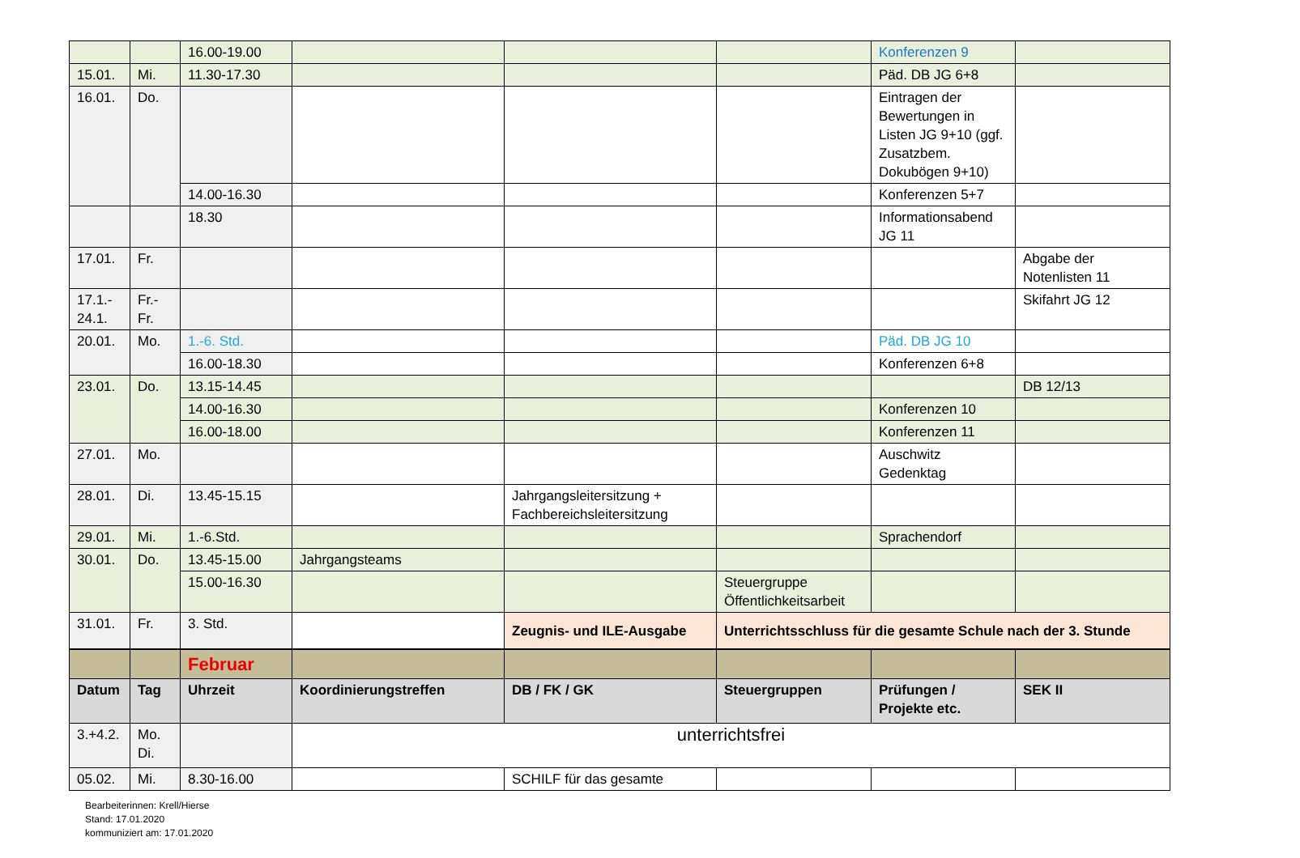| | | 16.00-19.00 | | | | Konferenzen 9 | |
| 15.01. | Mi. | 11.30-17.30 | | | | Päd. DB JG 6+8 | |
| 16.01. | Do. | | | | | Eintragen der Bewertungen in Listen JG 9+10 (ggf. Zusatzbem. Dokubögen 9+10) | |
| | | 14.00-16.30 | | | | Konferenzen 5+7 | |
| | | 18.30 | | | | Informationsabend JG 11 | |
| 17.01. | Fr. | | | | | | Abgabe der Notenlisten 11 |
| 17.1.- 24.1. | Fr.- Fr. | | | | | | Skifahrt JG 12 |
| 20.01. | Mo. | 1.-6. Std. | | | | Päd. DB JG 10 | |
| | | 16.00-18.30 | | | | Konferenzen 6+8 | |
| 23.01. | Do. | 13.15-14.45 | | | | | DB 12/13 |
| | | 14.00-16.30 | | | | Konferenzen 10 | |
| | | 16.00-18.00 | | | | Konferenzen 11 | |
| 27.01. | Mo. | | | | | Auschwitz Gedenktag | |
| 28.01. | Di. | 13.45-15.15 | | Jahrgangsleitersitzung + Fachbereichsleitersitzung | | | |
| 29.01. | Mi. | 1.-6.Std. | | | | Sprachendorf | |
| 30.01. | Do. | 13.45-15.00 | Jahrgangsteams | | | | |
| | | 15.00-16.30 | | | Steuergruppe Öffentlichkeitsarbeit | | |
| 31.01. | Fr. | 3. Std. | | Zeugnis- und ILE-Ausgabe | Unterrichtsschluss für die gesamte Schule nach der 3. Stunde | | |
| | | Februar | | | | | |
| Datum | Tag | Uhrzeit | Koordinierungstreffen | DB / FK / GK | Steuergruppen | Prüfungen / Projekte etc. | SEK II |
| 3.+4.2. | Mo. Di. | | unterrichtsfrei | | | | |
| 05.02. | Mi. | 8.30-16.00 | | SCHILF für das gesamte | | | |
Bearbeiterinnen: Krell/Hierse
Stand: 17.01.2020
kommuniziert am: 17.01.2020